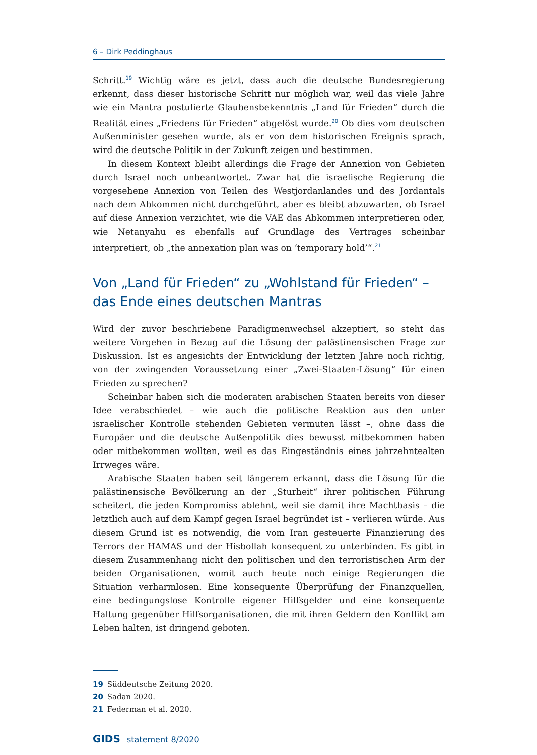6 – Dirk Peddinghaus
Schritt.<sup>19</sup> Wichtig wäre es jetzt, dass auch die deutsche Bundesregierung erkennt, dass dieser historische Schritt nur möglich war, weil das viele Jahre wie ein Mantra postulierte Glaubensbekenntnis „Land für Frieden“ durch die Realität eines „Friedens für Frieden“ abgelöst wurde.<sup>20</sup> Ob dies vom deutschen Außenminister gesehen wurde, als er von dem historischen Ereignis sprach, wird die deutsche Politik in der Zukunft zeigen und bestimmen.
In diesem Kontext bleibt allerdings die Frage der Annexion von Gebieten durch Israel noch unbeantwortet. Zwar hat die israelische Regierung die vorgesehene Annexion von Teilen des Westjordanlandes und des Jordantals nach dem Abkommen nicht durchgeführt, aber es bleibt abzuwarten, ob Israel auf diese Annexion verzichtet, wie die VAE das Abkommen interpretieren oder, wie Netanyahu es ebenfalls auf Grundlage des Vertrages scheinbar interpretiert, ob „the annexation plan was on ‘temporary hold’“.<sup>21</sup>
Von „Land für Frieden“ zu „Wohlstand für Frieden“ – das Ende eines deutschen Mantras
Wird der zuvor beschriebene Paradigmenwechsel akzeptiert, so steht das weitere Vorgehen in Bezug auf die Lösung der palästinensischen Frage zur Diskussion. Ist es angesichts der Entwicklung der letzten Jahre noch richtig, von der zwingenden Voraussetzung einer „Zwei-Staaten-Lösung“ für einen Frieden zu sprechen?
Scheinbar haben sich die moderaten arabischen Staaten bereits von dieser Idee verabschiedet – wie auch die politische Reaktion aus den unter israelischer Kontrolle stehenden Gebieten vermuten lässt –, ohne dass die Europäer und die deutsche Außenpolitik dies bewusst mitbekommen haben oder mitbekommen wollten, weil es das Eingeständnis eines jahrzehntealten Irrweges wäre.
Arabische Staaten haben seit längerem erkannt, dass die Lösung für die palästinensische Bevölkerung an der „Sturheit“ ihrer politischen Führung scheitert, die jeden Kompromiss ablehnt, weil sie damit ihre Machtbasis – die letztlich auch auf dem Kampf gegen Israel begründet ist – verlieren würde. Aus diesem Grund ist es notwendig, die vom Iran gesteuerte Finanzierung des Terrors der HAMAS und der Hisbollah konsequent zu unterbinden. Es gibt in diesem Zusammenhang nicht den politischen und den terroristischen Arm der beiden Organisationen, womit auch heute noch einige Regierungen die Situation verharmlosen. Eine konsequente Überprüfung der Finanzquellen, eine bedingungslose Kontrolle eigener Hilfsgelder und eine konsequente Haltung gegenüber Hilfsorganisationen, die mit ihren Geldern den Konflikt am Leben halten, ist dringend geboten.
19 Süddeutsche Zeitung 2020.
20 Sadan 2020.
21 Federman et al. 2020.
GIDS statement 8/2020